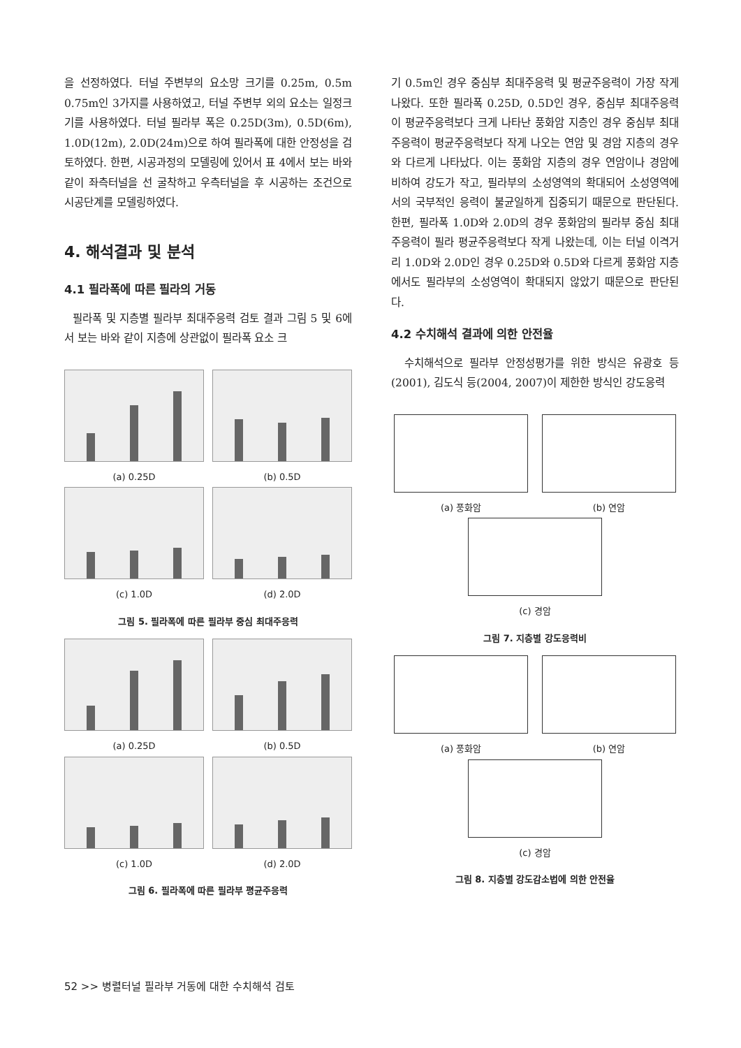을 선정하였다. 터널 주변부의 요소망 크기를 0.25m, 0.5m 0.75m인 3가지를 사용하였고, 터널 주변부 외의 요소는 일정크기를 사용하였다. 터널 필라부 폭은 0.25D(3m), 0.5D(6m), 1.0D(12m), 2.0D(24m)으로 하여 필라폭에 대한 안정성을 검토하였다. 한편, 시공과정의 모델링에 있어서 표 4에서 보는 바와 같이 좌측터널을 선 굴착하고 우측터널을 후 시공하는 조건으로 시공단계를 모델링하였다.
4. 해석결과 및 분석
4.1 필라폭에 따른 필라의 거동
필라폭 및 지층별 필라부 최대주응력 검토 결과 그림 5 및 6에서 보는 바와 같이 지층에 상관없이 필라폭 요소 크
(a) 0.25D
(b) 0.5D
(c) 1.0D
(d) 2.0D
그림 5. 필라폭에 따른 필라부 중심 최대주응력
(a) 0.25D
(b) 0.5D
(c) 1.0D
(d) 2.0D
그림 6. 필라폭에 따른 필라부 평균주응력
기 0.5m인 경우 중심부 최대주응력 및 평균주응력이 가장 작게 나왔다. 또한 필라폭 0.25D, 0.5D인 경우, 중심부 최대주응력이 평균주응력보다 크게 나타난 풍화암 지층인 경우 중심부 최대 주응력이 평균주응력보다 작게 나오는 연암 및 경암 지층의 경우와 다르게 나타났다. 이는 풍화암 지층의 경우 연암이나 경암에 비하여 강도가 작고, 필라부의 소성영역의 확대되어 소성영역에서의 국부적인 응력이 불균일하게 집중되기 때문으로 판단된다. 한편, 필라폭 1.0D와 2.0D의 경우 풍화암의 필라부 중심 최대주응력이 필라 평균주응력보다 작게 나왔는데, 이는 터널 이격거리 1.0D와 2.0D인 경우 0.25D와 0.5D와 다르게 풍화암 지층에서도 필라부의 소성영역이 확대되지 않았기 때문으로 판단된다.
4.2 수치해석 결과에 의한 안전율
수치해석으로 필라부 안정성평가를 위한 방식은 유광호 등(2001), 김도식 등(2004, 2007)이 제한한 방식인 강도응력
(a) 풍화암
(b) 연암
(c) 경암
그림 7. 지층별 강도응력비
(a) 풍화암
(b) 연암
(c) 경암
그림 8. 지층별 강도감소법에 의한 안전율
52 >> 병렬터널 필라부 거동에 대한 수치해석 검토